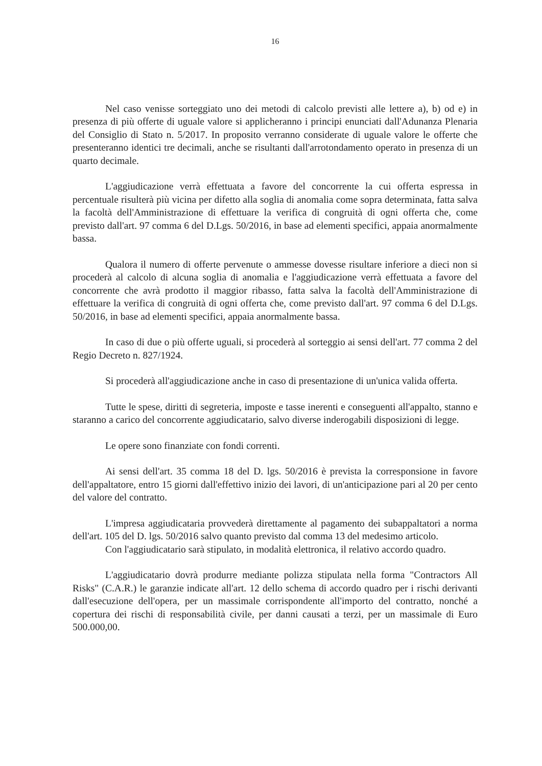16
Nel caso venisse sorteggiato uno dei metodi di calcolo previsti alle lettere a), b) od e) in presenza di più offerte di uguale valore si applicheranno i principi enunciati dall'Adunanza Plenaria del Consiglio di Stato n. 5/2017. In proposito verranno considerate di uguale valore le offerte che presenteranno identici tre decimali, anche se risultanti dall'arrotondamento operato in presenza di un quarto decimale.
L'aggiudicazione verrà effettuata a favore del concorrente la cui offerta espressa in percentuale risulterà più vicina per difetto alla soglia di anomalia come sopra determinata, fatta salva la facoltà dell'Amministrazione di effettuare la verifica di congruità di ogni offerta che, come previsto dall'art. 97 comma 6 del D.Lgs. 50/2016, in base ad elementi specifici, appaia anormalmente bassa.
Qualora il numero di offerte pervenute o ammesse dovesse risultare inferiore a dieci non si procederà al calcolo di alcuna soglia di anomalia e l'aggiudicazione verrà effettuata a favore del concorrente che avrà prodotto il maggior ribasso, fatta salva la facoltà dell'Amministrazione di effettuare la verifica di congruità di ogni offerta che, come previsto dall'art. 97 comma 6 del D.Lgs. 50/2016, in base ad elementi specifici, appaia anormalmente bassa.
In caso di due o più offerte uguali, si procederà al sorteggio ai sensi dell'art. 77 comma 2 del Regio Decreto n. 827/1924.
Si procederà all'aggiudicazione anche in caso di presentazione di un'unica valida offerta.
Tutte le spese, diritti di segreteria, imposte e tasse inerenti e conseguenti all'appalto, stanno e staranno a carico del concorrente aggiudicatario, salvo diverse inderogabili disposizioni di legge.
Le opere sono finanziate con fondi correnti.
Ai sensi dell'art. 35 comma 18 del D. lgs. 50/2016 è prevista la corresponsione in favore dell'appaltatore, entro 15 giorni dall'effettivo inizio dei lavori, di un'anticipazione pari al 20 per cento del valore del contratto.
L'impresa aggiudicataria provvederà direttamente al pagamento dei subappaltatori a norma dell'art. 105 del D. lgs. 50/2016 salvo quanto previsto dal comma 13 del medesimo articolo.
Con l'aggiudicatario sarà stipulato, in modalità elettronica, il relativo accordo quadro.
L'aggiudicatario dovrà produrre mediante polizza stipulata nella forma "Contractors All Risks" (C.A.R.) le garanzie indicate all'art. 12 dello schema di accordo quadro per i rischi derivanti dall'esecuzione dell'opera, per un massimale corrispondente all'importo del contratto, nonché a copertura dei rischi di responsabilità civile, per danni causati a terzi, per un massimale di Euro 500.000,00.